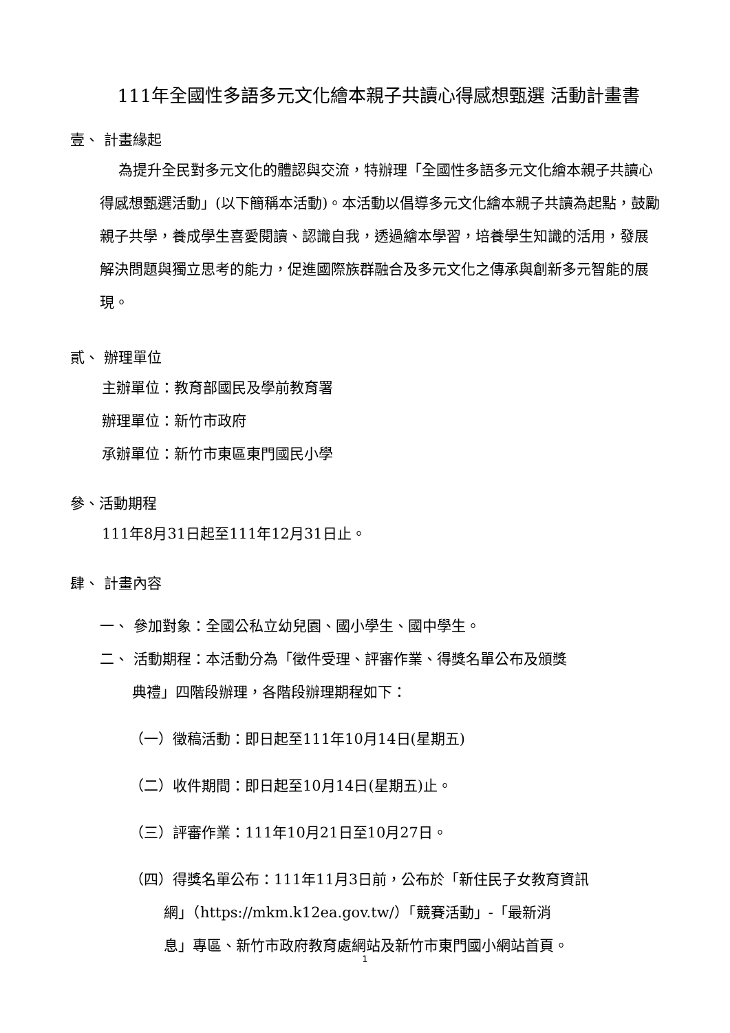111年全國性多語多元文化繪本親子共讀心得感想甄選 活動計畫書
壹、 計畫緣起
為提升全民對多元文化的體認與交流，特辦理「全國性多語多元文化繪本親子共讀心得感想甄選活動」(以下簡稱本活動)。本活動以倡導多元文化繪本親子共讀為起點，鼓勵親子共學，養成學生喜愛閱讀、認識自我，透過繪本學習，培養學生知識的活用，發展解決問題與獨立思考的能力，促進國際族群融合及多元文化之傳承與創新多元智能的展現。
貳、 辦理單位
主辦單位：教育部國民及學前教育署
辦理單位：新竹市政府
承辦單位：新竹市東區東門國民小學
參、活動期程
111年8月31日起至111年12月31日止。
肆、 計畫內容
一、 參加對象：全國公私立幼兒園、國小學生、國中學生。
二、 活動期程：本活動分為「徵件受理、評審作業、得獎名單公布及頒獎
典禮」四階段辦理，各階段辦理期程如下：
（一）徵稿活動：即日起至111年10月14日(星期五)
（二）收件期間：即日起至10月14日(星期五)止。
（三）評審作業：111年10月21日至10月27日。
（四）得獎名單公布：111年11月3日前，公布於「新住民子女教育資訊
網」（https://mkm.k12ea.gov.tw/）「競賽活動」-「最新消
息」專區、新竹市政府教育處網站及新竹市東門國小網站首頁。
1